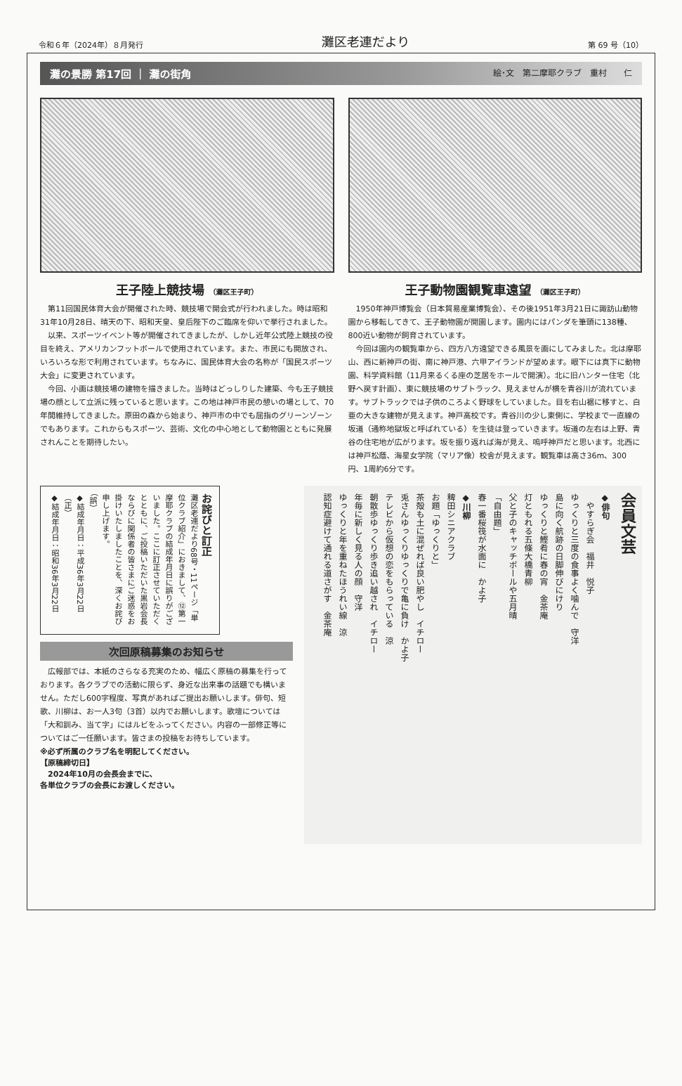令和６年（2024年）８月発行 灘区老連だより 第 69 号（10）
灘の景勝 第17回 ｜ 灘の街角 絵･文　第二摩耶クラブ　重村　　仁
王子陸上競技場 （灘区王子町）
第11回国民体育大会が開催された時、競技場で開会式が行われました。時は昭和31年10月28日、晴天の下、昭和天皇、皇后陛下のご臨席を仰いで挙行されました。
以来、スポーツイベント等が開催されてきましたが、しかし近年公式陸上競技の役目を終え、アメリカンフットボールで使用されています。また、市民にも開放され、いろいろな形で利用されています。ちなみに、国民体育大会の名称が「国民スポーツ大会」に変更されています。
今回、小画は競技場の建物を描きました。当時はどっしりした建築、今も王子競技場の顔として立派に残っていると思います。この地は神戸市民の憩いの場として、70年間維持してきました。原田の森から始まり、神戸市の中でも屈指のグリーンゾーンでもあります。これからもスポーツ、芸術、文化の中心地として動物園とともに発展されんことを期待したい。
王子動物園観覧車遠望 （灘区王子町）
1950年神戸博覧会（日本貿易産業博覧会）、その後1951年3月21日に諏訪山動物園から移転してきて、王子動物園が開園します。園内にはパンダを筆頭に138種、800近い動物が飼育されています。
今回は園内の観覧車から、四方八方遠望できる風景を画にしてみました。北は摩耶山、西に新神戸の街、南に神戸港、六甲アイランドが望めます。眼下には真下に動物園、科学資料館（11月来るくる座の芝居をホールで開演）。北に旧ハンター住宅（北野へ戻す計画）、東に競技場のサブトラック、見えませんが横を青谷川が流れています。サブトラックでは子供のころよく野球をしていました。目を右山裾に移すと、白亜の大きな建物が見えます。神戸高校です。青谷川の少し東側に、学校まで一直線の坂道（通称地獄坂と呼ばれている）を生徒は登っていきます。坂道の左右は上野、青谷の住宅地が広がります。坂を振り返れば海が見え、嗚呼神戸だと思います。北西には神戸松蔭、海星女学院（マリア像）校舎が見えます。観覧車は高さ36m、300円、1周約6分です。
お詫びと訂正
灘区老連だより68号・11ページ「単位クラブ紹介」におきまして、⑫第一摩耶クラブの結成年月日に誤りがございました。ここに訂正させていただくとともに、ご投稿いただいた黒岩会長ならびに関係者の皆さまにご迷惑をお掛けいたしましたことを、深くお詫び申し上げます。
（誤）
◆結成年月日：平成36年3月22日
（正）
◆結成年月日：昭和36年3月22日
次回原稿募集のお知らせ
広報部では、本紙のさらなる充実のため、幅広く原稿の募集を行っております。各クラブでの活動に限らず、身近な出来事の話題でも構いません。ただし600字程度、写真があればご提出お願いします。俳句、短歌、川柳は、お一人3句（3首）以内でお願いします。歌壇については「大和訓み、当て字」にはルビをふってください。内容の一部修正等についてはご一任願います。皆さまの投稿をお待ちしています。
※必ず所属のクラブ名を明記してください。
【原稿締切日】
　2024年10月の会長会までに、
各単位クラブの会長にお渡しください。
会員文芸
◆俳句
　やすらぎ会　福井　悦子
ゆっくりと三度の食事よく噛んで　守洋
島に向く航跡の日脚伸びにけり
ゆっくりと鰹肴に春の宵　金茶庵
灯ともれる五條大橋青柳
父と子のキャッチボールや五月晴
「自由題」
春一番桜筏が水面に　かよ子
◆川柳
稗田シニアクラブ
お題「ゆっくりと」
茶殻も土に混ぜれば良い肥やし　イチロー
兎さんゆっくりゆっくりで亀に負け　かよ子
テレビから仮想の恋をもらっている　涼
朝散歩ゆっくり歩き追い越され　イチロー
年毎に新しく見る人の顔　守洋
ゆっくりと年を重ねたほうれい線　涼
認知症避けて通れる道さがす　金茶庵